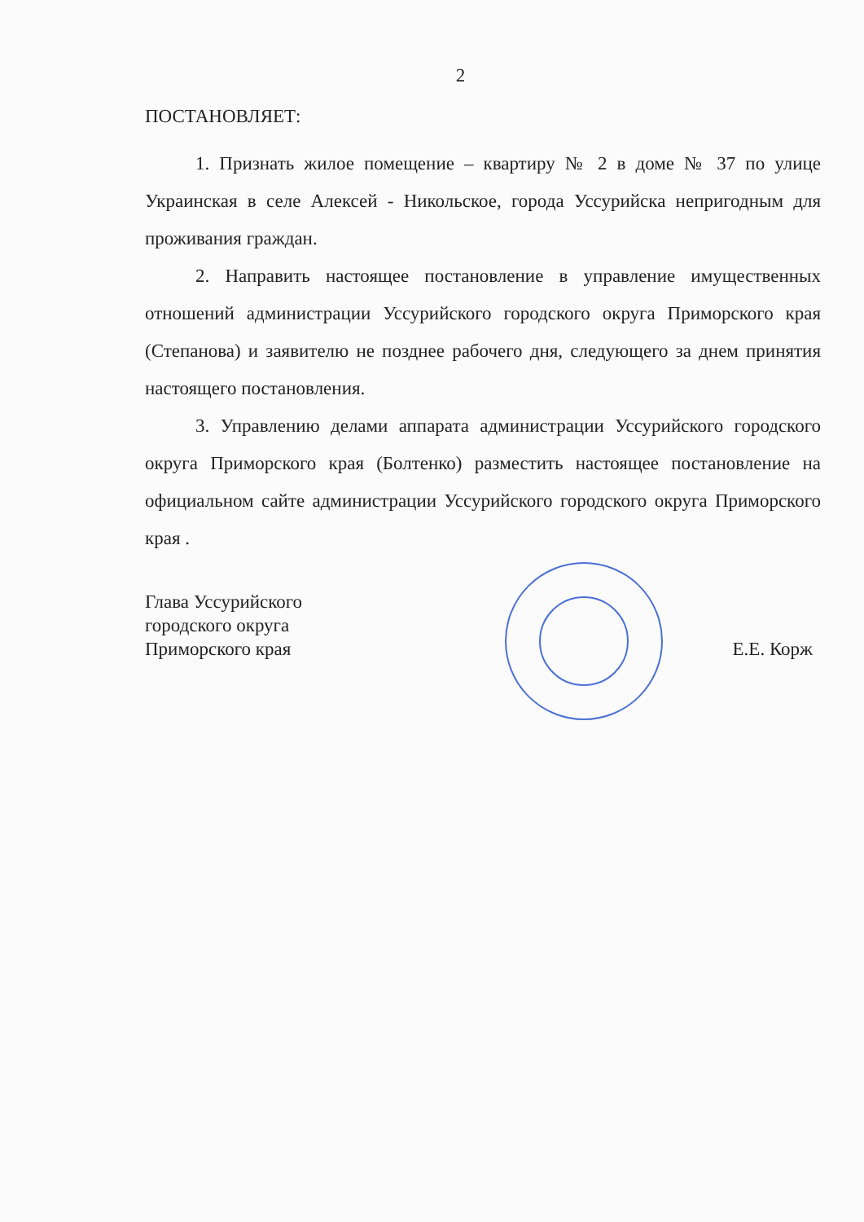2
ПОСТАНОВЛЯЕТ:
1. Признать жилое помещение – квартиру № 2 в доме № 37 по улице Украинская в селе Алексей - Никольское, города Уссурийска непригодным для проживания граждан.
2. Направить настоящее постановление в управление имущественных отношений администрации Уссурийского городского округа Приморского края (Степанова) и заявителю не позднее рабочего дня, следующего за днем принятия настоящего постановления.
3. Управлению делами аппарата администрации Уссурийского городского округа Приморского края (Болтенко) разместить настоящее постановление на официальном сайте администрации Уссурийского городского округа Приморского края .
Глава Уссурийского
городского округа
Приморского края
Е.Е. Корж